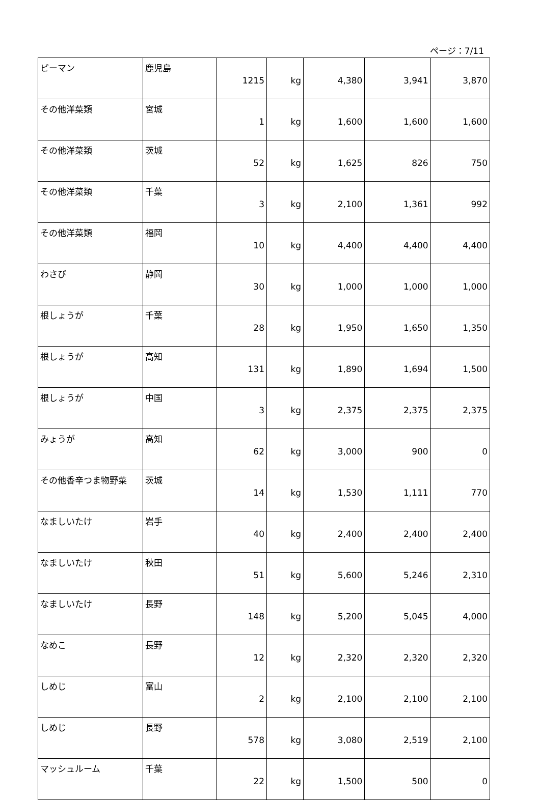ページ：7/11
| ピーマン | 鹿児島 | 1215 | kg | 4,380 | 3,941 | 3,870 |
| その他洋菜類 | 宮城 | 1 | kg | 1,600 | 1,600 | 1,600 |
| その他洋菜類 | 茨城 | 52 | kg | 1,625 | 826 | 750 |
| その他洋菜類 | 千葉 | 3 | kg | 2,100 | 1,361 | 992 |
| その他洋菜類 | 福岡 | 10 | kg | 4,400 | 4,400 | 4,400 |
| わさび | 静岡 | 30 | kg | 1,000 | 1,000 | 1,000 |
| 根しょうが | 千葉 | 28 | kg | 1,950 | 1,650 | 1,350 |
| 根しょうが | 高知 | 131 | kg | 1,890 | 1,694 | 1,500 |
| 根しょうが | 中国 | 3 | kg | 2,375 | 2,375 | 2,375 |
| みょうが | 高知 | 62 | kg | 3,000 | 900 | 0 |
| その他香辛つま物野菜 | 茨城 | 14 | kg | 1,530 | 1,111 | 770 |
| なましいたけ | 岩手 | 40 | kg | 2,400 | 2,400 | 2,400 |
| なましいたけ | 秋田 | 51 | kg | 5,600 | 5,246 | 2,310 |
| なましいたけ | 長野 | 148 | kg | 5,200 | 5,045 | 4,000 |
| なめこ | 長野 | 12 | kg | 2,320 | 2,320 | 2,320 |
| しめじ | 富山 | 2 | kg | 2,100 | 2,100 | 2,100 |
| しめじ | 長野 | 578 | kg | 3,080 | 2,519 | 2,100 |
| マッシュルーム | 千葉 | 22 | kg | 1,500 | 500 | 0 |